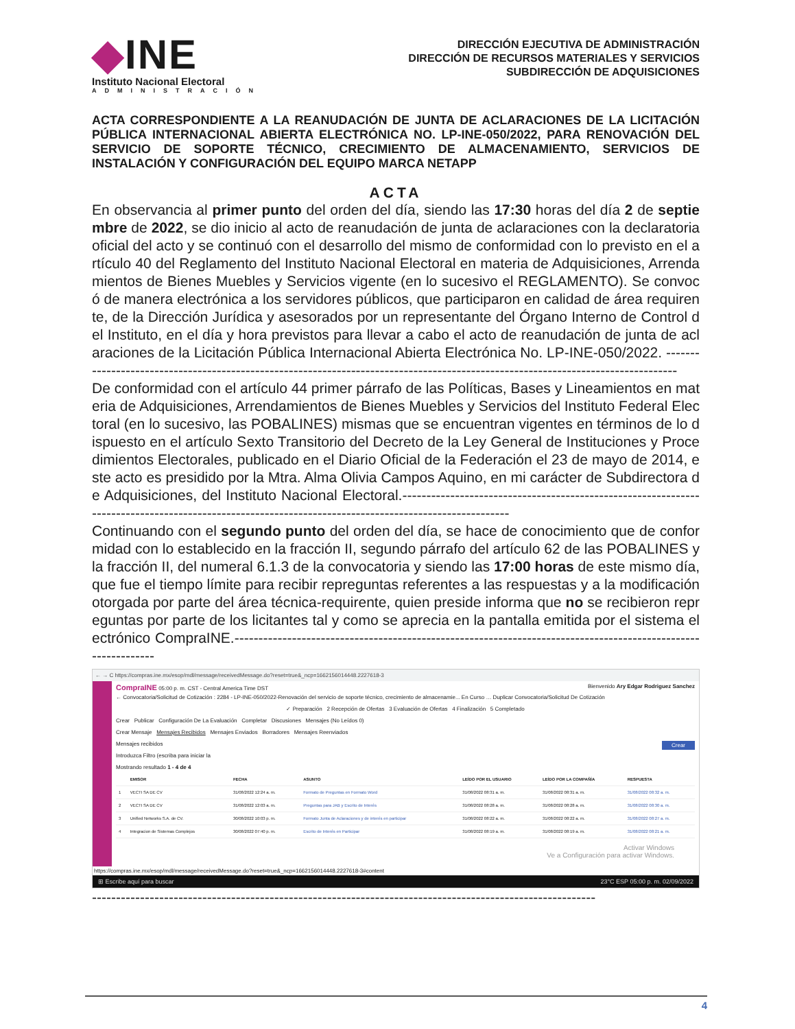◆INE
Instituto Nacional Electoral
ADMINISTRACIÓN
DIRECCIÓN EJECUTIVA DE ADMINISTRACIÓN
DIRECCIÓN DE RECURSOS MATERIALES Y SERVICIOS
SUBDIRECCIÓN DE ADQUISICIONES
ACTA CORRESPONDIENTE A LA REANUDACIÓN DE JUNTA DE ACLARACIONES DE LA LICITACIÓN PÚBLICA INTERNACIONAL ABIERTA ELECTRÓNICA NO. LP-INE-050/2022, PARA RENOVACIÓN DEL SERVICIO DE SOPORTE TÉCNICO, CRECIMIENTO DE ALMACENAMIENTO, SERVICIOS DE INSTALACIÓN Y CONFIGURACIÓN DEL EQUIPO MARCA NETAPP
ACTA
En observancia al primer punto del orden del día, siendo las 17:30 horas del día 2 de septiembre de 2022, se dio inicio al acto de reanudación de junta de aclaraciones con la declaratoria oficial del acto y se continuó con el desarrollo del mismo de conformidad con lo previsto en el artículo 40 del Reglamento del Instituto Nacional Electoral en materia de Adquisiciones, Arrendamientos de Bienes Muebles y Servicios vigente (en lo sucesivo el REGLAMENTO). Se convocó de manera electrónica a los servidores públicos, que participaron en calidad de área requirente, de la Dirección Jurídica y asesorados por un representante del Órgano Interno de Control del Instituto, en el día y hora previstos para llevar a cabo el acto de reanudación de junta de aclaraciones de la Licitación Pública Internacional Abierta Electrónica No. LP-INE-050/2022. ---------------------------------------------------------------------------------------------------------------------------------
De conformidad con el artículo 44 primer párrafo de las Políticas, Bases y Lineamientos en materia de Adquisiciones, Arrendamientos de Bienes Muebles y Servicios del Instituto Federal Electoral (en lo sucesivo, las POBALINES) mismas que se encuentran vigentes en términos de lo dispuesto en el artículo Sexto Transitorio del Decreto de la Ley General de Instituciones y Procedimientos Electorales, publicado en el Diario Oficial de la Federación el 23 de mayo de 2014, este acto es presidido por la Mtra. Alma Olivia Campos Aquino, en mi carácter de Subdirectora de Adquisiciones, del Instituto Nacional Electoral.-----------------------------------------------------------------------------------------------------------------------------------------------------
Continuando con el segundo punto del orden del día, se hace de conocimiento que de conformidad con lo establecido en la fracción II, segundo párrafo del artículo 62 de las POBALINES y la fracción II, del numeral 6.1.3 de la convocatoria y siendo las 17:00 horas de este mismo día, que fue el tiempo límite para recibir repreguntas referentes a las respuestas y a la modificación otorgada por parte del área técnica-requirente, quien preside informa que no se recibieron repreguntas por parte de los licitantes tal y como se aprecia en la pantalla emitida por el sistema electrónico CompraINE.--------------------------------------------------------------------------------------------------------------
← → C https://compras.ine.mx/esop/mdl/message/receivedMessage.do?reset=true&_ncp=1662156014448.2227618-3
CompraINE 05:00 p. m. CST - Central America Time DST Bienvenido Ary Edgar Rodriguez Sanchez
← Convocatoria/Solicitud de Cotización : 2284 - LP-INE-050/2022-Renovación del servicio de soporte técnico, crecimiento de almacenamie... En Curso … Duplicar Convocatoria/Solicitud De Cotización
✓ Preparación 2 Recepción de Ofertas 3 Evaluación de Ofertas 4 Finalización 5 Completado
Crear Publicar Configuración De La Evaluación Completar Discusiones Mensajes (No Leídos 0)
Crear Mensaje Mensajes Recibidos Mensajes Enviados Borradores Mensajes Reenviados
Mensajes recibidos Crear
Introduzca Filtro (escriba para iniciar la
Mostrando resultado 1 - 4 de 4
| | EMISOR | FECHA | ASUNTO | LEÍDO POR EL USUARIO | LEÍDO POR LA COMPAÑÍA | RESPUESTA |
| --- | --- | --- | --- | --- | --- | --- |
| 1 | VECTI SA DE CV | 31/08/2022 12:24 a. m. | Formato de Preguntas en Formato Word | 31/08/2022 08:31 a. m. | 31/08/2022 08:31 a. m. | 31/08/2022 08:32 a. m. |
| 2 | VECTI SA DE CV | 31/08/2022 12:03 a. m. | Preguntas para JAB y Escrito de Interés | 31/08/2022 08:28 a. m. | 31/08/2022 08:28 a. m. | 31/08/2022 08:30 a. m. |
| 3 | Unified Networks S.A. de CV. | 30/08/2022 10:03 p. m. | Formato Junta de Aclaraciones y de interés en participar | 31/08/2022 08:22 a. m. | 31/08/2022 08:22 a. m. | 31/08/2022 08:27 a. m. |
| 4 | Integracion de Sistemas Complejos | 30/08/2022 07:40 p. m. | Escrito de Interés en Participar | 31/08/2022 08:19 a. m. | 31/08/2022 08:19 a. m. | 31/08/2022 08:21 a. m. |
Activar Windows
Ve a Configuración para activar Windows.
https://compras.ine.mx/esop/mdl/message/receivedMessage.do?reset=true&_ncp=1662156014448.2227618-3#content
⊞ Escribe aquí para buscar 23°C ESP 05:00 p. m. 02/09/2022
---------------------------------------------------------------------------------------------------------
4